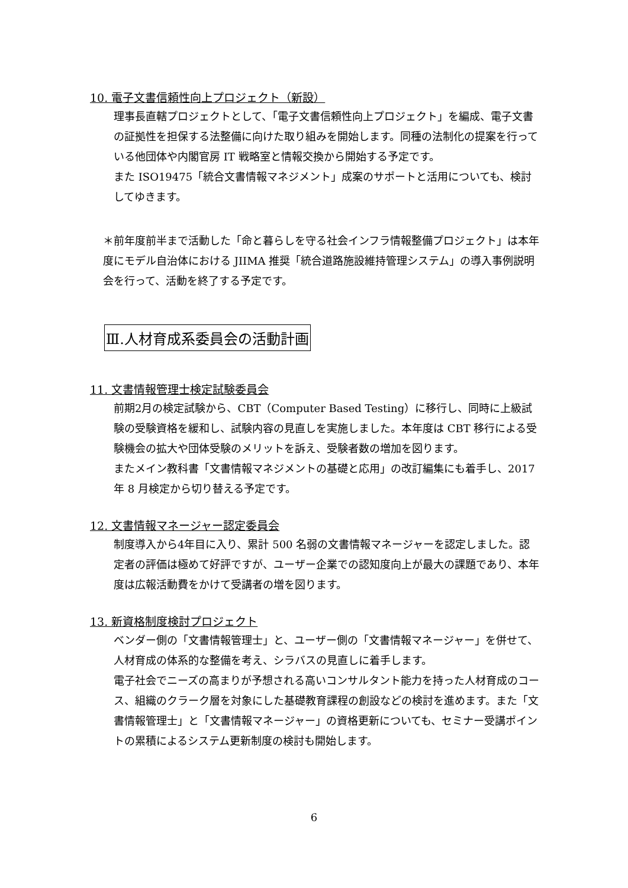10. 電子文書信頼性向上プロジェクト（新設）
理事長直轄プロジェクトとして、「電子文書信頼性向上プロジェクト」を編成、電子文書の証拠性を担保する法整備に向けた取り組みを開始します。同種の法制化の提案を行っている他団体や内閣官房 IT 戦略室と情報交換から開始する予定です。
また ISO19475「統合文書情報マネジメント」成案のサポートと活用についても、検討してゆきます。
＊前年度前半まで活動した「命と暮らしを守る社会インフラ情報整備プロジェクト」は本年度にモデル自治体における JIIMA 推奨「統合道路施設維持管理システム」の導入事例説明会を行って、活動を終了する予定です。
Ⅲ.人材育成系委員会の活動計画
11. 文書情報管理士検定試験委員会
前期2月の検定試験から、CBT（Computer Based Testing）に移行し、同時に上級試験の受験資格を緩和し、試験内容の見直しを実施しました。本年度は CBT 移行による受験機会の拡大や団体受験のメリットを訴え、受験者数の増加を図ります。
またメイン教科書「文書情報マネジメントの基礎と応用」の改訂編集にも着手し、2017 年 8 月検定から切り替える予定です。
12. 文書情報マネージャー認定委員会
制度導入から4年目に入り、累計 500 名弱の文書情報マネージャーを認定しました。認定者の評価は極めて好評ですが、ユーザー企業での認知度向上が最大の課題であり、本年度は広報活動費をかけて受講者の増を図ります。
13. 新資格制度検討プロジェクト
ベンダー側の「文書情報管理士」と、ユーザー側の「文書情報マネージャー」を併せて、人材育成の体系的な整備を考え、シラバスの見直しに着手します。
電子社会でニーズの高まりが予想される高いコンサルタント能力を持った人材育成のコース、組織のクラーク層を対象にした基礎教育課程の創設などの検討を進めます。また「文書情報管理士」と「文書情報マネージャー」の資格更新についても、セミナー受講ポイントの累積によるシステム更新制度の検討も開始します。
6